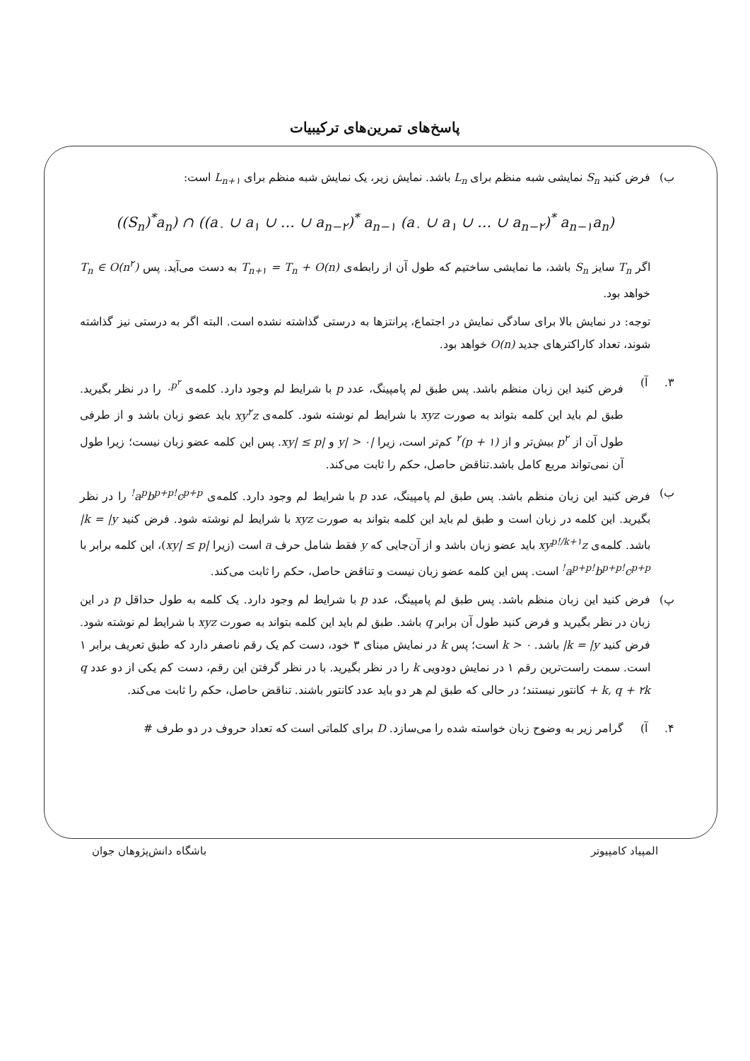پاسخ‌های تمرین‌های ترکیبیات
ب) فرض کنید S<sub>n</sub> نمایشی شبه منظم برای L<sub>n</sub> باشد. نمایش زیر، یک نمایش شبه منظم برای L<sub>n+۱</sub> است:
((S<sub>n</sub>)<sup>*</sup>a<sub>n</sub>) ∩ ((a<sub>۰</sub> ∪ a<sub>۱</sub> ∪ … ∪ a<sub>n−۲</sub>)<sup>*</sup> a<sub>n−۱</sub> (a<sub>۰</sub> ∪ a<sub>۱</sub> ∪ … ∪ a<sub>n−۲</sub>)<sup>*</sup> a<sub>n−۱</sub>a<sub>n</sub>)
اگر T<sub>n</sub> سایز S<sub>n</sub> باشد، ما نمایشی ساختیم که طول آن از رابطه‌ی T<sub>n+۱</sub> = T<sub>n</sub> + O(n) به دست می‌آید. پس T<sub>n</sub> ∈ O(n<sup>۲</sup>) خواهد بود.
توجه: در نمایش بالا برای سادگی نمایش در اجتماع، پرانتزها به درستی گذاشته نشده است. البته اگر به درستی نیز گذاشته شوند، تعداد کاراکترهای جدید O(n) خواهد بود.
۳. آ) فرض کنید این زبان منظم باشد. پس طبق لم پامپینگ، عدد p با شرایط لم وجود دارد. کلمه‌ی ۰<sup>p<sup>۲</sup></sup> را در نظر بگیرید. طبق لم باید این کلمه بتواند به صورت xyz با شرایط لم نوشته شود. کلمه‌ی xy<sup>۲</sup>z باید عضو زبان باشد و از طرفی طول آن از p<sup>۲</sup> بیش‌تر و از (p + ۱)<sup>۲</sup> کم‌تر است، زیرا |y| > ۰ و |xy| ≤ p. پس این کلمه عضو زبان نیست؛ زیرا طول آن نمی‌تواند مربع کامل باشد.تناقض حاصل، حکم را ثابت می‌کند.
ب) فرض کنید این زبان منظم باشد. پس طبق لم پامپینگ، عدد p با شرایط لم وجود دارد. کلمه‌ی a<sup>p</sup>b<sup>p+p!</sup>c<sup>p+p!</sup> را در نظر بگیرید. این کلمه در زبان است و طبق لم باید این کلمه بتواند به صورت xyz با شرایط لم نوشته شود. فرض کنید k = |y| باشد. کلمه‌ی xy<sup>p!/k+۱</sup>z باید عضو زبان باشد و از آن‌جایی که y فقط شامل حرف a است (زیرا |xy| ≤ p)، این کلمه برابر با a<sup>p+p!</sup>b<sup>p+p!</sup>c<sup>p+p!</sup> است. پس این کلمه عضو زبان نیست و تناقض حاصل، حکم را ثابت می‌کند.
پ) فرض کنید این زبان منظم باشد. پس طبق لم پامپینگ، عدد p با شرایط لم وجود دارد. یک کلمه به طول حداقل p در این زبان در نظر بگیرید و فرض کنید طول آن برابر q باشد. طبق لم باید این کلمه بتواند به صورت xyz با شرایط لم نوشته شود. فرض کنید k = |y| باشد. k > ۰ است؛ پس k در نمایش مبنای ۳ خود، دست کم یک رقم ناصفر دارد که طبق تعریف برابر ۱ است. سمت راست‌ترین رقم ۱ در نمایش دودویی k را در نظر بگیرید. با در نظر گرفتن این رقم، دست کم یکی از دو عدد q + k, q + ۲k کانتور نیستند؛ در حالی که طبق لم هر دو باید عدد کانتور باشند. تناقض حاصل، حکم را ثابت می‌کند.
۴. آ) گرامر زیر به وضوح زبان خواسته شده را می‌سازد. D برای کلماتی است که تعداد حروف در دو طرف #
المپیاد کامپیوتر باشگاه دانش‌پژوهان جوان